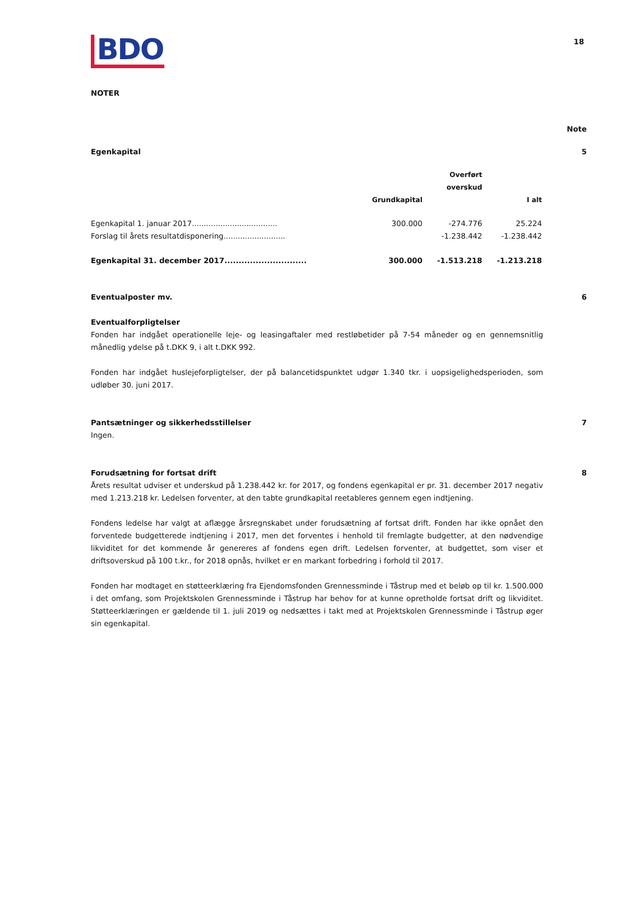BDO 18
NOTER
Note
Egenkapital 5
| | | Overført overskud | |
| --- | --- | --- | --- |
| | Grundkapital | | I alt |
| Egenkapital 1. januar 2017.................................... | 300.000 | -274.776 | 25.224 |
| Forslag til årets resultatdisponering.......................... | | -1.238.442 | -1.238.442 |
| Egenkapital 31. december 2017............................. | 300.000 | -1.513.218 | -1.213.218 |
Eventualposter mv. 6
Eventualforpligtelser
Fonden har indgået operationelle leje- og leasingaftaler med restløbetider på 7-54 måneder og en gennemsnitlig månedlig ydelse på t.DKK 9, i alt t.DKK 992.
Fonden har indgået huslejeforpligtelser, der på balancetidspunktet udgør 1.340 tkr. i uopsigelighedsperioden, som udløber 30. juni 2017.
Pantsætninger og sikkerhedsstillelser
7
Ingen.
Forudsætning for fortsat drift 8
Årets resultat udviser et underskud på 1.238.442 kr. for 2017, og fondens egenkapital er pr. 31. december 2017 negativ med 1.213.218 kr. Ledelsen forventer, at den tabte grundkapital reetableres gennem egen indtjening.
Fondens ledelse har valgt at aflægge årsregnskabet under forudsætning af fortsat drift. Fonden har ikke opnået den forventede budgetterede indtjening i 2017, men det forventes i henhold til fremlagte budgetter, at den nødvendige likviditet for det kommende år genereres af fondens egen drift. Ledelsen forventer, at budgettet, som viser et driftsoverskud på 100 t.kr., for 2018 opnås, hvilket er en markant forbedring i forhold til 2017.
Fonden har modtaget en støtteerklæring fra Ejendomsfonden Grennessminde i Tåstrup med et beløb op til kr. 1.500.000 i det omfang, som Projektskolen Grennessminde i Tåstrup har behov for at kunne opretholde fortsat drift og likviditet. Støtteerklæringen er gældende til 1. juli 2019 og nedsættes i takt med at Projektskolen Grennessminde i Tåstrup øger sin egenkapital.